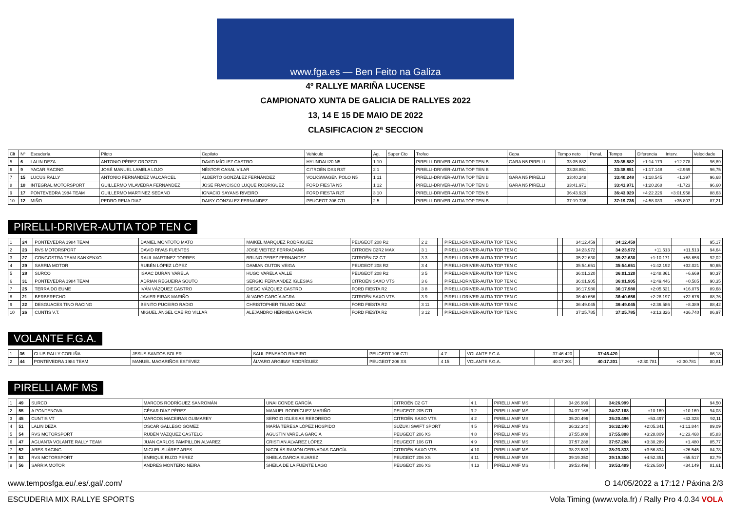www.fga.es — Ben Feito na Galiza
4º RALLYE MARIÑA LUCENSE
CAMPIONATO XUNTA DE GALICIA DE RALLYES 2022
13, 14 E 15 DE MAIO DE 2022
CLASIFICACION 2ª SECCION
| Clt | Nº | Escudería | Piloto | Copiloto | Vehículo | Ag. | Super Cto | Trofeo | Copa | Tempo neto | Penal. | Tempo | Diferencia | Interv. | Velocidade |
| --- | --- | --- | --- | --- | --- | --- | --- | --- | --- | --- | --- | --- | --- | --- | --- |
| 5 | 6 | LALIN DEZA | ANTONIO PÉREZ OROZCO | DAVID MÍGUEZ CASTRO | HYUNDAI I20 N5 | 1 10 | | PIRELLI-DRIVER-AUTIA TOP TEN B | GARA N5 PIRELLI | 33:35.882 | | 33:35.882 | +1:14.179 | +12.278 | 96,89 |
| 6 | 9 | YACAR RACING | JOSÉ MANUEL LAMELA LOJO | NÉSTOR CASAL VILAR | CITROËN DS3 R3T | 2 1 | | PIRELLI-DRIVER-AUTIA TOP TEN B | | 33:38.851 | | 33:38.851 | +1:17.148 | +2.969 | 96,75 |
| 7 | 15 | LUCUS RALLY | ANTONIO FERNÁNDEZ VALCÁRCEL | ALBERTO GONZÁLEZ FERNÁNDEZ | VOLKSWAGEN POLO N5 | 1 11 | | PIRELLI-DRIVER-AUTIA TOP TEN B | GARA N5 PIRELLI | 33:40.248 | | 33:40.248 | +1:18.545 | +1.397 | 96,68 |
| 8 | 10 | INTEGRAL MOTORSPORT | GUILLERMO VILAVEDRA FERNANDEZ | JOSE FRANCISCO LUQUE RODRIGUEZ | FORD FIESTA N5 | 1 12 | | PIRELLI-DRIVER-AUTIA TOP TEN B | GARA N5 PIRELLI | 33:41.971 | | 33:41.971 | +1:20.268 | +1.723 | 96,60 |
| 9 | 17 | PONTEVEDRA 1984 TEAM | GUILLERMO MARTINEZ SEDANO | IGNACIO SAYANS RIVEIRO | FORD FIESTA R2T | 3 10 | | PIRELLI-DRIVER-AUTIA TOP TEN B | | 36:43.929 | | 36:43.929 | +4:22.226 | +3:01.958 | 88,63 |
| 10 | 12 | MIÑO | PEDRO REIJA DIAZ | DAISY GONZALEZ FERNANDEZ | PEUGEOT 306 GTI | 2 5 | | PIRELLI-DRIVER-AUTIA TOP TEN B | | 37:19.736 | | 37:19.736 | +4:58.033 | +35.807 | 87,21 |
PIRELLI-DRIVER-AUTIA TOP TEN C
| 1 | 24 | PONTEVEDRA 1984 TEAM | DANIEL MONTOTO MATO | MAIKEL MARQUEZ RODRIGUEZ | PEUGEOT 208 R2 | 2 2 | | PIRELLI-DRIVER-AUTIA TOP TEN C | | 34:12.459 | | 34:12.459 | | | 95,17 |
| 2 | 23 | RVS MOTORSPORT | DAVID RIVAS FUENTES | JOSE VIEITEZ FERRADANS | CITROEN C2R2 MAX | 3 1 | | PIRELLI-DRIVER-AUTIA TOP TEN C | | 34:23.972 | | 34:23.972 | +11.513 | +11.513 | 94,64 |
| 3 | 27 | CONGOSTRA TEAM SANXENXO | RAUL MARTINEZ TORRES | BRUNO PEREZ FERNANDEZ | CITROËN C2 GT | 3 3 | | PIRELLI-DRIVER-AUTIA TOP TEN C | | 35:22.630 | | 35:22.630 | +1:10.171 | +58.658 | 92,02 |
| 4 | 29 | SARRIA MOTOR | RUBÉN LÓPEZ LÓPEZ | DAMIAN OUTON VEIGA | PEUGEOT 208 R2 | 3 4 | | PIRELLI-DRIVER-AUTIA TOP TEN C | | 35:54.651 | | 35:54.651 | +1:42.192 | +32.021 | 90,65 |
| 5 | 28 | SURCO | ISAAC DURÁN VARELA | HUGO VARELA VALLE | PEUGEOT 208 R2 | 3 5 | | PIRELLI-DRIVER-AUTIA TOP TEN C | | 36:01.320 | | 36:01.320 | +1:48.861 | +6.669 | 90,37 |
| 6 | 31 | PONTEVEDRA 1984 TEAM | ADRIAN REGUEIRA SOUTO | SERGIO FERNÁNDEZ IGLESIAS | CITROËN SAXO VTS | 3 6 | | PIRELLI-DRIVER-AUTIA TOP TEN C | | 36:01.905 | | 36:01.905 | +1:49.446 | +0.585 | 90,35 |
| 7 | 25 | TERRA DO EUME | IVÁN VÁZQUEZ CASTRO | DIEGO VÁZQUEZ CASTRO | FORD FIESTA R2 | 3 8 | | PIRELLI-DRIVER-AUTIA TOP TEN C | | 36:17.980 | | 36:17.980 | +2:05.521 | +16.075 | 89,68 |
| 8 | 21 | BERBERECHO | JAVIER EIRAS MARIÑO | ÁLVARO GARCÍA AGRA | CITROËN SAXO VTS | 3 9 | | PIRELLI-DRIVER-AUTIA TOP TEN C | | 36:40.656 | | 36:40.656 | +2:28.197 | +22.676 | 88,76 |
| 9 | 22 | DESGUACES TINO RACING | BENITO PUCEIRO RADIO | CHRISTOPHER TELMO DIAZ | FORD FIESTA R2 | 3 11 | | PIRELLI-DRIVER-AUTIA TOP TEN C | | 36:49.045 | | 36:49.045 | +2:36.586 | +8.389 | 88,42 |
| 10 | 26 | CUNTIS V.T. | MIGUEL ÁNGEL CAEIRO VILLAR | ALEJANDRO HERMIDA GARCÍA | FORD FIESTA R2 | 3 12 | | PIRELLI-DRIVER-AUTIA TOP TEN C | | 37:25.785 | | 37:25.785 | +3:13.326 | +36.740 | 86,97 |
VOLANTE F.G.A.
| 1 | 36 | CLUB RALLY CORUÑA | JESUS SANTOS SOLER | SAUL PENSADO RIVEIRO | PEUGEOT 106 GTI | 4 7 | | VOLANTE F.G.A. | | 37:46.420 | | 37:46.420 | | | 86,18 |
| 2 | 44 | PONTEVEDRA 1984 TEAM | MANUEL MAGARIÑOS ESTEVEZ | ÁLVARO ARGIBAY RODRÍGUEZ | PEUGEOT 206 XS | 4 15 | | VOLANTE F.G.A. | | 40:17.201 | | 40:17.201 | +2:30.781 | +2:30.781 | 80,81 |
PIRELLI AMF MS
| 1 | 49 | SURCO | MARCOS RODRÍGUEZ SANROMÁN | UNAI CONDE GARCÍA | CITROËN C2 GT | 4 1 | | PIRELLI AMF MS | | 34:26.999 | | 34:26.999 | | | 94,50 |
| 2 | 55 | A PONTENOVA | CÉSAR DÍAZ PÉREZ | MANUEL RODRÍGUEZ MARIÑO | PEUGEOT 205 GTI | 3 2 | | PIRELLI AMF MS | | 34:37.168 | | 34:37.168 | +10.169 | +10.169 | 94,03 |
| 3 | 45 | CUNTIS VT | MARCOS MACEIRAS GUIMAREY | SERGIO IGLESIAS REBOREDO | CITROËN SAXO VTS | 4 2 | | PIRELLI AMF MS | | 35:20.496 | | 35:20.496 | +53.497 | +43.328 | 92,11 |
| 4 | 51 | LALIN DEZA | OSCAR GALLEGO GÓMEZ | MARÍA TERESA LÓPEZ HOSPIDO | SUZUKI SWIFT SPORT | 4 5 | | PIRELLI AMF MS | | 36:32.340 | | 36:32.340 | +2:05.341 | +1:11.844 | 89,09 |
| 5 | 54 | RVS MOTORSPORT | RUBÉN VÁZQUEZ CASTELO | AGUSTÍN VARELA GARCÍA | PEUGEOT 206 XS | 4 8 | | PIRELLI AMF MS | | 37:55.808 | | 37:55.808 | +3:28.809 | +1:23.468 | 85,83 |
| 6 | 47 | AGUANTA VOLANTE RALLY TEAM | JUAN CARLOS PAMPILLON ALVAREZ | CRISTIAN ALVAREZ LÓPEZ | PEUGEOT 106 GTI | 4 9 | | PIRELLI AMF MS | | 37:57.288 | | 37:57.288 | +3:30.289 | +1.480 | 85,77 |
| 7 | 52 | ARES RACING | MIGUEL SUÁREZ ARES | NICOLÁS RAMÓN CERNADAS GARCÍA | CITROËN SAXO VTS | 4 10 | | PIRELLI AMF MS | | 38:23.833 | | 38:23.833 | +3:56.834 | +26.545 | 84,78 |
| 8 | 53 | RVS MOTORSPORT | ENRIQUE RUZO PEREZ | SHEILA GARCIA SUAREZ | PEUGEOT 206 XS | 4 11 | | PIRELLI AMF MS | | 39:19.350 | | 39:19.350 | +4:52.351 | +55.517 | 82,79 |
| 9 | 56 | SARRIA MOTOR | ANDRES MONTERO NEIRA | SHEILA DE LA FUENTE LAGO | PEUGEOT 206 XS | 4 13 | | PIRELLI AMF MS | | 39:53.499 | | 39:53.499 | +5:26.500 | +34.149 | 81,61 |
www.temposfga.eu/.es/.gal/.com/ O 14/05/2022 a 17:12 / Páxina 2/3
ESCUDERIA MIX RALLYE SPORTS Vola Timing (www.vola.fr) / Rally Pro 4.0.34 VOLA